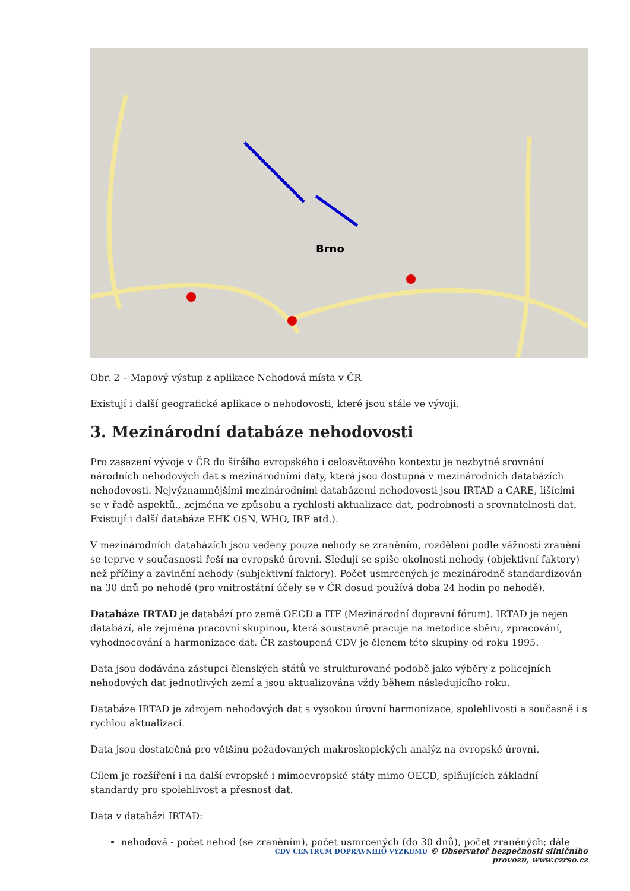Brno
Obr. 2 – Mapový výstup z aplikace Nehodová místa v ČR
Existují i další geografické aplikace o nehodovosti, které jsou stále ve vývoji.
3. Mezinárodní databáze nehodovosti
Pro zasazení vývoje v ČR do širšího evropského i celosvětového kontextu je nezbytné srovnání národních nehodových dat s mezinárodními daty, která jsou dostupná v mezinárodních databázích nehodovosti. Nejvýznamnějšími mezinárodními databázemi nehodovosti jsou IRTAD a CARE, lišícími se v řadě aspektů., zejména ve způsobu a rychlosti aktualizace dat, podrobnosti a srovnatelnosti dat. Existují i další databáze EHK OSN, WHO, IRF atd.).
V mezinárodních databázích jsou vedeny pouze nehody se zraněním, rozdělení podle vážnosti zranění se teprve v současnosti řeší na evropské úrovni. Sledují se spíše okolnosti nehody (objektivní faktory) než příčiny a zavinění nehody (subjektivní faktory). Počet usmrcených je mezinárodně standardizován na 30 dnů po nehodě (pro vnitrostátní účely se v ČR dosud používá doba 24 hodin po nehodě).
Databáze IRTAD je databází pro země OECD a ITF (Mezinárodní dopravní fórum). IRTAD je nejen databází, ale zejména pracovní skupinou, která soustavně pracuje na metodice sběru, zpracování, vyhodnocování a harmonizace dat. ČR zastoupená CDV je členem této skupiny od roku 1995.
Data jsou dodávána zástupci členských států ve strukturované podobě jako výběry z policejních nehodových dat jednotlivých zemí a jsou aktualizována vždy během následujícího roku.
Databáze IRTAD je zdrojem nehodových dat s vysokou úrovní harmonizace, spolehlivosti a současně i s rychlou aktualizací.
Data jsou dostatečná pro většinu požadovaných makroskopických analýz na evropské úrovni.
Cílem je rozšíření i na další evropské i mimoevropské státy mimo OECD, splňujících základní standardy pro spolehlivost a přesnost dat.
Data v databázi IRTAD:
nehodová - počet nehod (se zraněním), počet usmrcených (do 30 dnů), počet zraněných; dále
CDV CENTRUM DOPRAVNÍHO VÝZKUMU © Observatoř bezpečnosti silničního provozu, www.czrso.cz